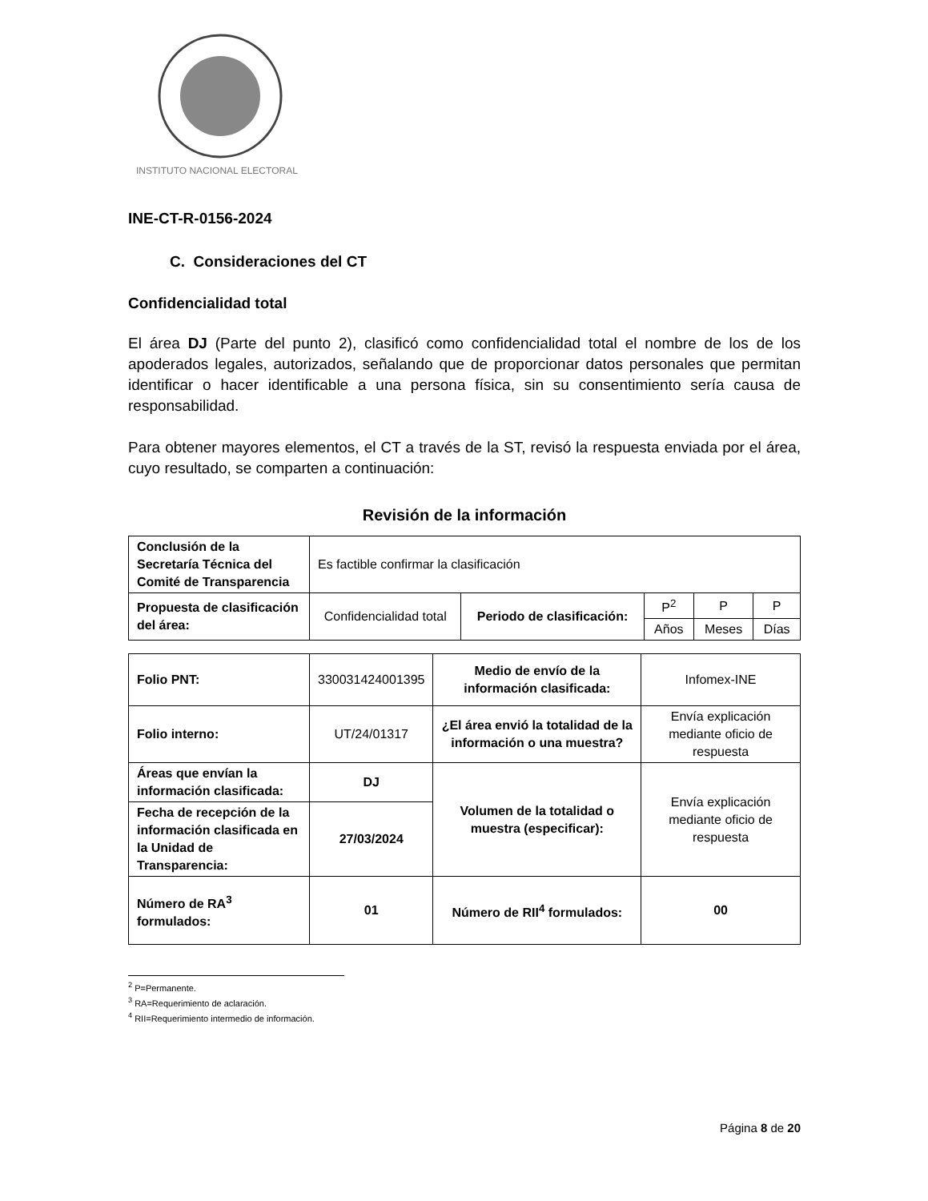INSTITUTO NACIONAL ELECTORAL
INE-CT-R-0156-2024
C. Consideraciones del CT
Confidencialidad total
El área DJ (Parte del punto 2), clasificó como confidencialidad total el nombre de los de los apoderados legales, autorizados, señalando que de proporcionar datos personales que permitan identificar o hacer identificable a una persona física, sin su consentimiento sería causa de responsabilidad.
Para obtener mayores elementos, el CT a través de la ST, revisó la respuesta enviada por el área, cuyo resultado, se comparten a continuación:
Revisión de la información
| Conclusión de la Secretaría Técnica del Comité de Transparencia | Es factible confirmar la clasificación | | | | |
| Propuesta de clasificación del área: | Confidencialidad total | Periodo de clasificación: | P<sup>2</sup> | P | P |
| | | | Años | Meses | Días |
| Folio PNT: | 330031424001395 | Medio de envío de la información clasificada: | Infomex-INE |
| Folio interno: | UT/24/01317 | ¿El área envió la totalidad de la información o una muestra? | Envía explicación mediante oficio de respuesta |
| Áreas que envían la información clasificada: | DJ | Volumen de la totalidad o muestra (especificar): | Envía explicación mediante oficio de respuesta |
| Fecha de recepción de la información clasificada en la Unidad de Transparencia: | 27/03/2024 | | |
| Número de RA<sup>3</sup> formulados: | 01 | Número de RII<sup>4</sup> formulados: | 00 |
<sup>2</sup> P=Permanente.
<sup>3</sup> RA=Requerimiento de aclaración.
<sup>4</sup> RII=Requerimiento intermedio de información.
Página 8 de 20